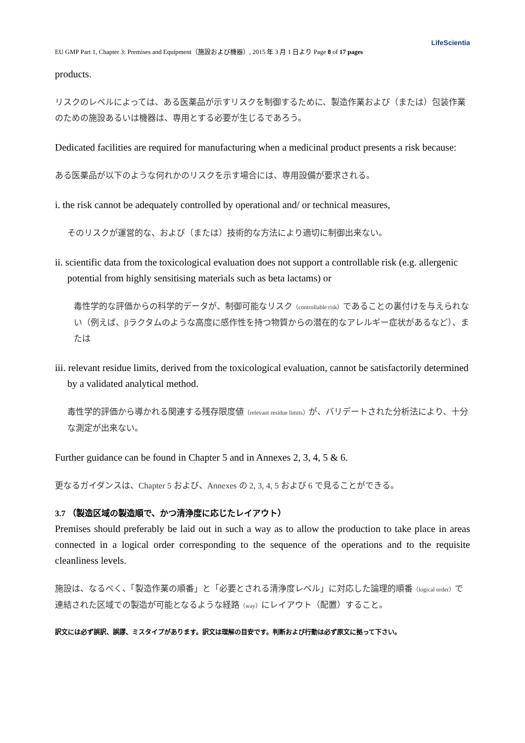LifeScientia
EU GMP Part 1, Chapter 3: Premises and Equipment（施設および機器）, 2015 年 3 月 1 日より Page 8 of 17 pages
products.
リスクのレベルによっては、ある医薬品が示すリスクを制御するために、製造作業および（または）包装作業のための施設あるいは機器は、専用とする必要が生じるであろう。
Dedicated facilities are required for manufacturing when a medicinal product presents a risk because:
ある医薬品が以下のような何れかのリスクを示す場合には、専用設備が要求される。
i. the risk cannot be adequately controlled by operational and/ or technical measures,
そのリスクが運営的な、および（または）技術的な方法により適切に制御出来ない。
ii. scientific data from the toxicological evaluation does not support a controllable risk (e.g. allergenic potential from highly sensitising materials such as beta lactams) or
毒性学的な評価からの科学的データが、制御可能なリスク（controllable risk）であることの裏付けを与えられない（例えば、βラクタムのような高度に感作性を持つ物質からの潜在的なアレルギー症状があるなど）、または
iii. relevant residue limits, derived from the toxicological evaluation, cannot be satisfactorily determined by a validated analytical method.
毒性学的評価から導かれる関連する残存限度値（relevant residue limits）が、バリデートされた分析法により、十分な測定が出来ない。
Further guidance can be found in Chapter 5 and in Annexes 2, 3, 4, 5 & 6.
更なるガイダンスは、Chapter 5 および、Annexes の 2, 3, 4, 5 および 6 で見ることができる。
3.7 （製造区域の製造順で、かつ清浄度に応じたレイアウト）
Premises should preferably be laid out in such a way as to allow the production to take place in areas connected in a logical order corresponding to the sequence of the operations and to the requisite cleanliness levels.
施設は、なるべく、「製造作業の順番」と「必要とされる清浄度レベル」に対応した論理的順番（logical order）で連結された区域での製造が可能となるような経路（way）にレイアウト（配置）すること。
訳文には必ず誤訳、誤謬、ミスタイプがあります。訳文は理解の目安です。判断および行動は必ず原文に拠って下さい。